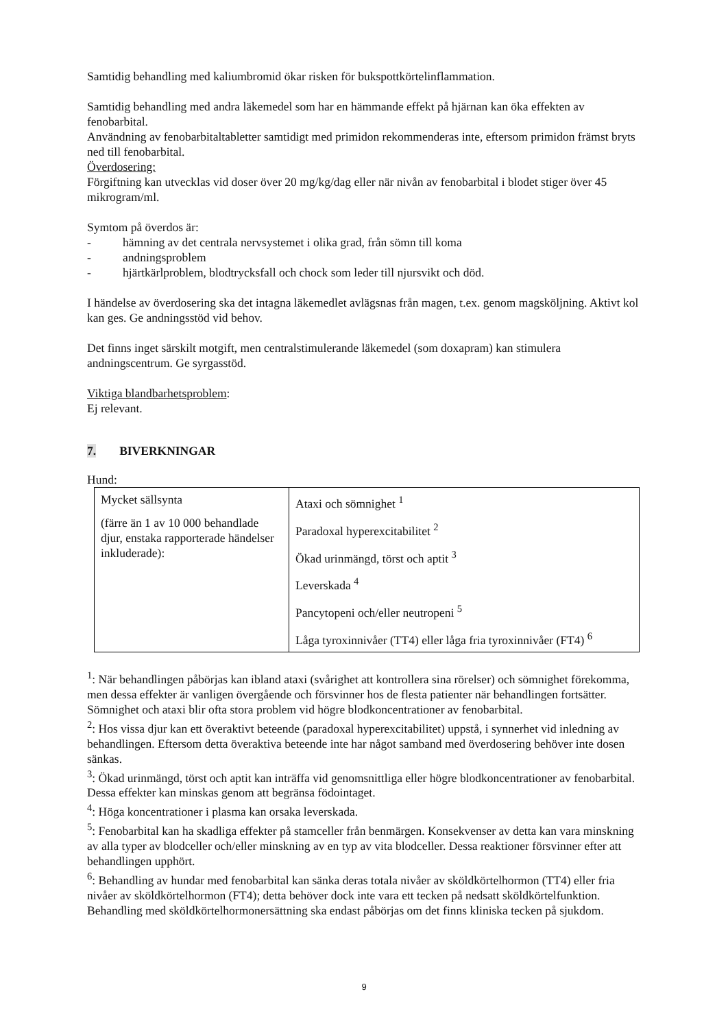Samtidig behandling med kaliumbromid ökar risken för bukspottkörtelinflammation.
Samtidig behandling med andra läkemedel som har en hämmande effekt på hjärnan kan öka effekten av fenobarbital.
Användning av fenobarbitaltabletter samtidigt med primidon rekommenderas inte, eftersom primidon främst bryts ned till fenobarbital.
Överdosering:
Förgiftning kan utvecklas vid doser över 20 mg/kg/dag eller när nivån av fenobarbital i blodet stiger över 45 mikrogram/ml.
Symtom på överdos är:
- hämning av det centrala nervsystemet i olika grad, från sömn till koma
- andningsproblem
- hjärtkärlproblem, blodtrycksfall och chock som leder till njursvikt och död.
I händelse av överdosering ska det intagna läkemedlet avlägsnas från magen, t.ex. genom magsköljning. Aktivt kol kan ges. Ge andningsstöd vid behov.
Det finns inget särskilt motgift, men centralstimulerande läkemedel (som doxapram) kan stimulera andningscentrum. Ge syrgasstöd.
Viktiga blandbarhetsproblem:
Ej relevant.
7. BIVERKNINGAR
Hund:
| Mycket sällsynta (färre än 1 av 10 000 behandlade djur, enstaka rapporterade händelser inkluderade): | Ataxi och sömnighet <sup>1</sup> Paradoxal hyperexcitabilitet <sup>2</sup> Ökad urinmängd, törst och aptit <sup>3</sup> Leverskada <sup>4</sup> Pancytopeni och/eller neutropeni <sup>5</sup> Låga tyroxinnivåer (TT4) eller låga fria tyroxinnivåer (FT4) <sup>6</sup> |
<sup>1</sup>: När behandlingen påbörjas kan ibland ataxi (svårighet att kontrollera sina rörelser) och sömnighet förekomma, men dessa effekter är vanligen övergående och försvinner hos de flesta patienter när behandlingen fortsätter. Sömnighet och ataxi blir ofta stora problem vid högre blodkoncentrationer av fenobarbital.
<sup>2</sup>: Hos vissa djur kan ett överaktivt beteende (paradoxal hyperexcitabilitet) uppstå, i synnerhet vid inledning av behandlingen. Eftersom detta överaktiva beteende inte har något samband med överdosering behöver inte dosen sänkas.
<sup>3</sup>: Ökad urinmängd, törst och aptit kan inträffa vid genomsnittliga eller högre blodkoncentrationer av fenobarbital. Dessa effekter kan minskas genom att begränsa födointaget.
<sup>4</sup>: Höga koncentrationer i plasma kan orsaka leverskada.
<sup>5</sup>: Fenobarbital kan ha skadliga effekter på stamceller från benmärgen. Konsekvenser av detta kan vara minskning av alla typer av blodceller och/eller minskning av en typ av vita blodceller. Dessa reaktioner försvinner efter att behandlingen upphört.
<sup>6</sup>: Behandling av hundar med fenobarbital kan sänka deras totala nivåer av sköldkörtelhormon (TT4) eller fria nivåer av sköldkörtelhormon (FT4); detta behöver dock inte vara ett tecken på nedsatt sköldkörtelfunktion. Behandling med sköldkörtelhormonersättning ska endast påbörjas om det finns kliniska tecken på sjukdom.
9